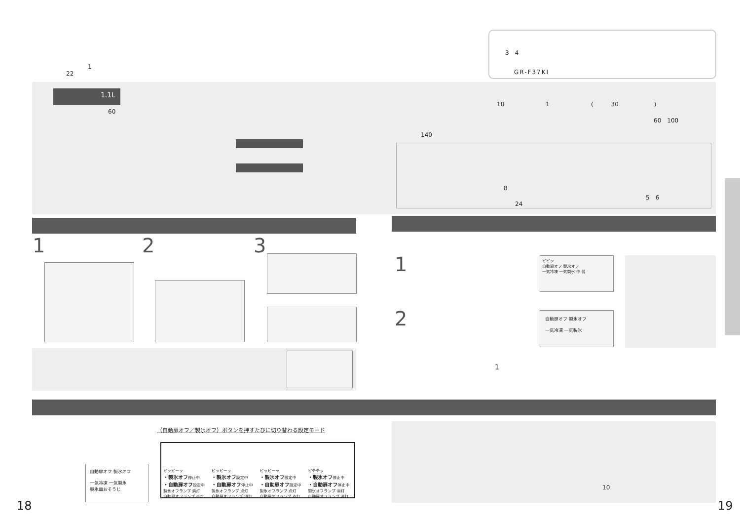1
22
3　4
GR-F37KI
1.1L
60
10　　　　　　　1　　　　　　　(　　　30　　　　　　)
60　100
140
8
5　6
24
1 2 3
1
2
ピピッ
自動扉オフ 製氷オフ
一気冷凍 一気製氷 中 弱
自動扉オフ 製氷オフ
一気冷凍 一気製氷
1
（自動扉オフ／製氷オフ）ボタンを押すたびに切り替わる設定モード
自動扉オフ 製氷オフ
一気冷凍 一気製氷
製氷皿おそうじ
ピッピーッ
・製氷オフ停止中
・自動扉オフ設定中
製氷オフランプ 消灯
自動扉オフランプ 点灯
ピッピーッ
・製氷オフ設定中
・自動扉オフ停止中
製氷オフランプ 点灯
自動扉オフランプ 消灯
ピッピーッ
・製氷オフ設定中
・自動扉オフ設定中
製氷オフランプ 点灯
自動扉オフランプ 点灯
ピチチッ
・製氷オフ停止中
・自動扉オフ停止中
製氷オフランプ 消灯
自動扉オフランプ 消灯
10
18 19